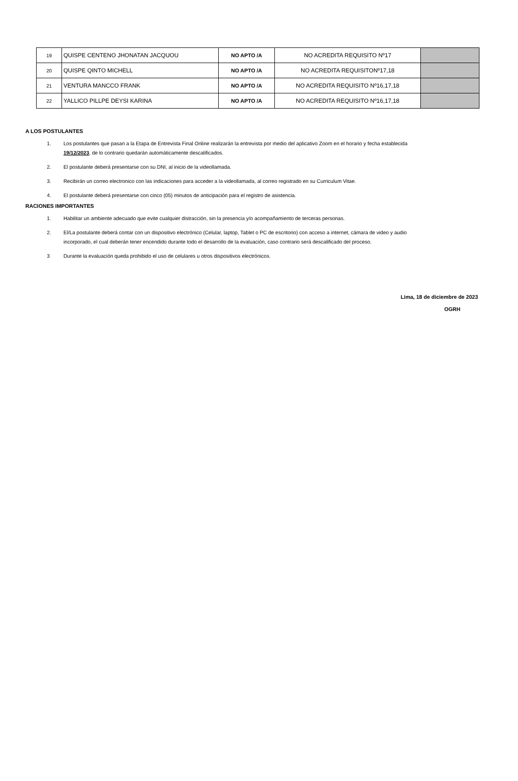| 19 | QUISPE CENTENO JHONATAN JACQUOU | NO APTO /A | NO ACREDITA REQUISITO Nº17 | |
| 20 | QUISPE QINTO MICHELL | NO APTO /A | NO ACREDITA REQUISITONº17,18 | |
| 21 | VENTURA MANCCO FRANK | NO APTO /A | NO ACREDITA REQUISITO Nº16,17,18 | |
| 22 | YALLICO PILLPE DEYSI KARINA | NO APTO /A | NO ACREDITA REQUISITO Nº16,17,18 | |
A LOS POSTULANTES
1. Los postulantes que pasan a la Etapa de Entrevista Final Online realizarán la entrevista por medio del aplicativo Zoom en el horario y fecha establecida 19/12/2023, de lo contrario quedarán automáticamente descalificados.
2. El postulante deberá presentarse con su DNI, al inicio de la videollamada.
3. Recibirán un correo electronico con las indicaciones para acceder a la videollamada, al correo registrado en su Curriculum Vitae.
4. El postulante deberá presentarse con cinco (05) minutos de anticipación para el registro de asistencia.
RACIONES IMPORTANTES
1. Habilitar un ambiente adecuado que evite cualquier distracción, sin la presencia y/o acompañamiento de terceras personas.
2. El/La postulante deberá contar con un dispositivo electrónico (Celular, laptop, Tablet o PC de escritorio) con acceso a internet, cámara de video y audio incorporado, el cual deberán tener encendido durante todo el desarrollo de la evaluación, caso contrario será descalificado del proceso.
3 Durante la evaluación queda prohibido el uso de celulares u otros dispositivos electrónicos.
Lima, 18 de diciembre de 2023
OGRH